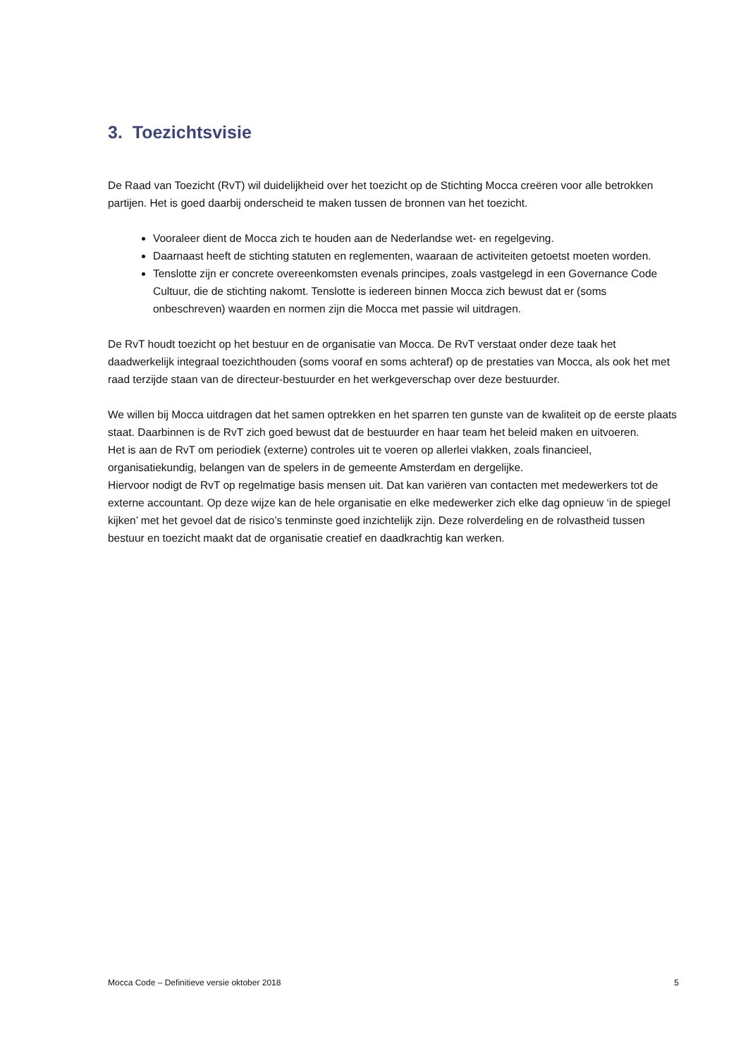3. Toezichtsvisie
De Raad van Toezicht (RvT) wil duidelijkheid over het toezicht op de Stichting Mocca creëren voor alle betrokken partijen. Het is goed daarbij onderscheid te maken tussen de bronnen van het toezicht.
Vooraleer dient de Mocca zich te houden aan de Nederlandse wet- en regelgeving.
Daarnaast heeft de stichting statuten en reglementen, waaraan de activiteiten getoetst moeten worden.
Tenslotte zijn er concrete overeenkomsten evenals principes, zoals vastgelegd in een Governance Code Cultuur, die de stichting nakomt. Tenslotte is iedereen binnen Mocca zich bewust dat er (soms onbeschreven) waarden en normen zijn die Mocca met passie wil uitdragen.
De RvT houdt toezicht op het bestuur en de organisatie van Mocca. De RvT verstaat onder deze taak het daadwerkelijk integraal toezichthouden (soms vooraf en soms achteraf) op de prestaties van Mocca, als ook het met raad terzijde staan van de directeur-bestuurder en het werkgeverschap over deze bestuurder.
We willen bij Mocca uitdragen dat het samen optrekken en het sparren ten gunste van de kwaliteit op de eerste plaats staat. Daarbinnen is de RvT zich goed bewust dat de bestuurder en haar team het beleid maken en uitvoeren.
Het is aan de RvT om periodiek (externe) controles uit te voeren op allerlei vlakken, zoals financieel, organisatiekundig, belangen van de spelers in de gemeente Amsterdam en dergelijke.
Hiervoor nodigt de RvT op regelmatige basis mensen uit. Dat kan variëren van contacten met medewerkers tot de externe accountant. Op deze wijze kan de hele organisatie en elke medewerker zich elke dag opnieuw ‘in de spiegel kijken’ met het gevoel dat de risico’s tenminste goed inzichtelijk zijn. Deze rolverdeling en de rolvastheid tussen bestuur en toezicht maakt dat de organisatie creatief en daadkrachtig kan werken.
Mocca Code – Definitieve versie oktober 2018 5